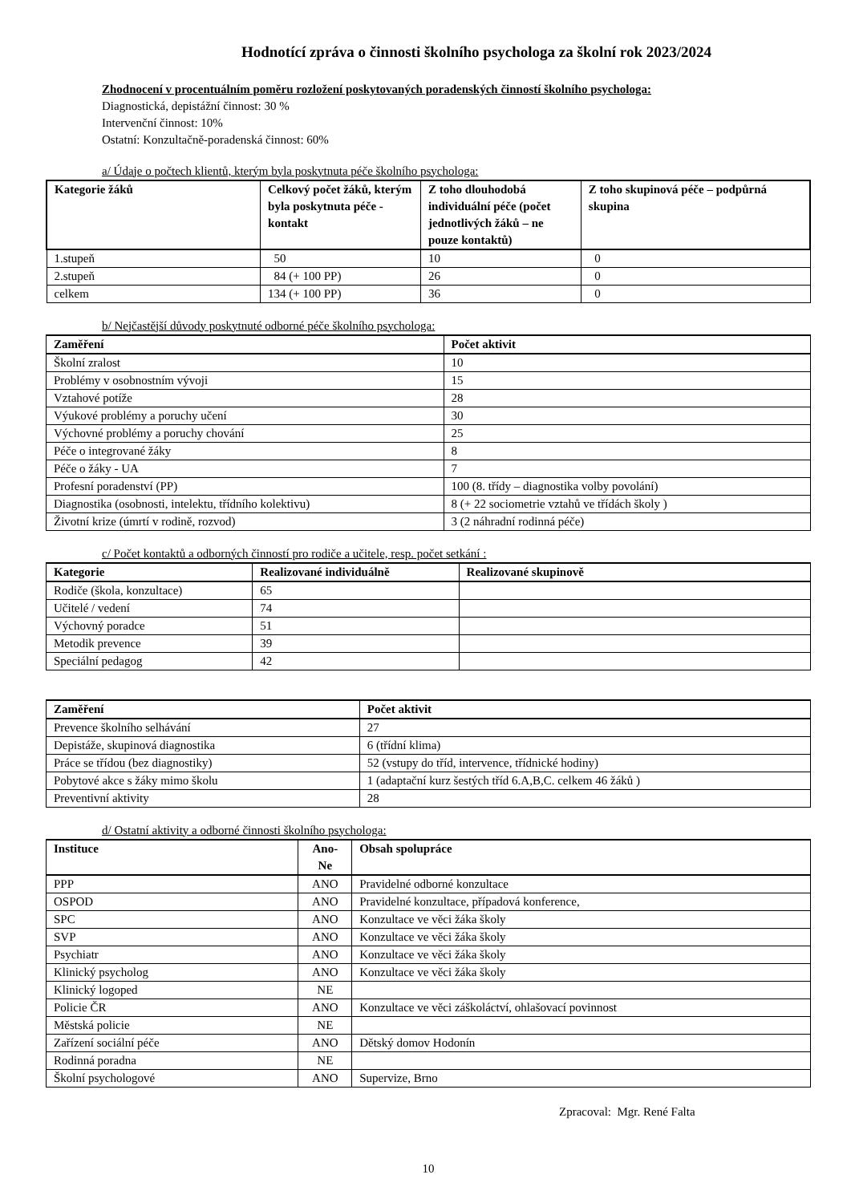Hodnotící zpráva o činnosti školního psychologa za školní rok 2023/2024
Zhodnocení v procentuálním poměru rozložení poskytovaných poradenských činností školního psychologa:
Diagnostická, depistážní činnost: 30 %
Intervenční činnost: 10%
Ostatní: Konzultačně-poradenská činnost: 60%
a/ Údaje o počtech klientů, kterým byla poskytnuta péče školního psychologa:
| Kategorie žáků | Celkový počet žáků, kterým byla poskytnuta péče - kontakt | Z toho dlouhodobá individuální péče (počet jednotlivých žáků – ne pouze kontaktů) | Z toho skupinová péče – podpůrná skupina |
| --- | --- | --- | --- |
| 1.stupeň | 50 | 10 | 0 |
| 2.stupeň | 84 (+ 100 PP) | 26 | 0 |
| celkem | 134 (+ 100 PP) | 36 | 0 |
b/ Nejčastější důvody poskytnuté odborné péče školního psychologa:
| Zaměření | Počet aktivit |
| --- | --- |
| Školní zralost | 10 |
| Problémy v osobnostním vývoji | 15 |
| Vztahové potíže | 28 |
| Výukové problémy a poruchy učení | 30 |
| Výchovné problémy a poruchy chování | 25 |
| Péče o integrované žáky | 8 |
| Péče o žáky - UA | 7 |
| Profesní poradenství (PP) | 100 (8. třídy – diagnostika volby povolání) |
| Diagnostika (osobnosti, intelektu, třídního kolektivu) | 8 (+ 22 sociometrie vztahů ve třídách školy ) |
| Životní krize (úmrtí v rodině, rozvod) | 3 (2 náhradní rodinná péče) |
c/ Počet kontaktů a odborných činností pro rodiče a učitele, resp. počet setkání :
| Kategorie | Realizované individuálně | Realizované skupinově |
| --- | --- | --- |
| Rodiče (škola, konzultace) | 65 | |
| Učitelé / vedení | 74 | |
| Výchovný poradce | 51 | |
| Metodik prevence | 39 | |
| Speciální pedagog | 42 | |
| Zaměření | Počet aktivit |
| --- | --- |
| Prevence školního selhávání | 27 |
| Depistáže, skupinová diagnostika | 6 (třídní klima) |
| Práce se třídou (bez diagnostiky) | 52 (vstupy do tříd, intervence, třídnické hodiny) |
| Pobytové akce s žáky mimo školu | 1 (adaptační kurz šestých tříd 6.A,B,C. celkem 46 žáků ) |
| Preventivní aktivity | 28 |
d/ Ostatní aktivity a odborné činnosti školního psychologa:
| Instituce | Ano-Ne | Obsah spolupráce |
| --- | --- | --- |
| PPP | ANO | Pravidelné odborné konzultace |
| OSPOD | ANO | Pravidelné konzultace, případová konference, |
| SPC | ANO | Konzultace ve věci žáka školy |
| SVP | ANO | Konzultace ve věci žáka školy |
| Psychiatr | ANO | Konzultace ve věci žáka školy |
| Klinický psycholog | ANO | Konzultace ve věci žáka školy |
| Klinický logoped | NE | |
| Policie ČR | ANO | Konzultace ve věci záškoláctví, ohlašovací povinnost |
| Městská policie | NE | |
| Zařízení sociální péče | ANO | Dětský domov Hodonín |
| Rodinná poradna | NE | |
| Školní psychologové | ANO | Supervize, Brno |
Zpracoval: Mgr. René Falta
10